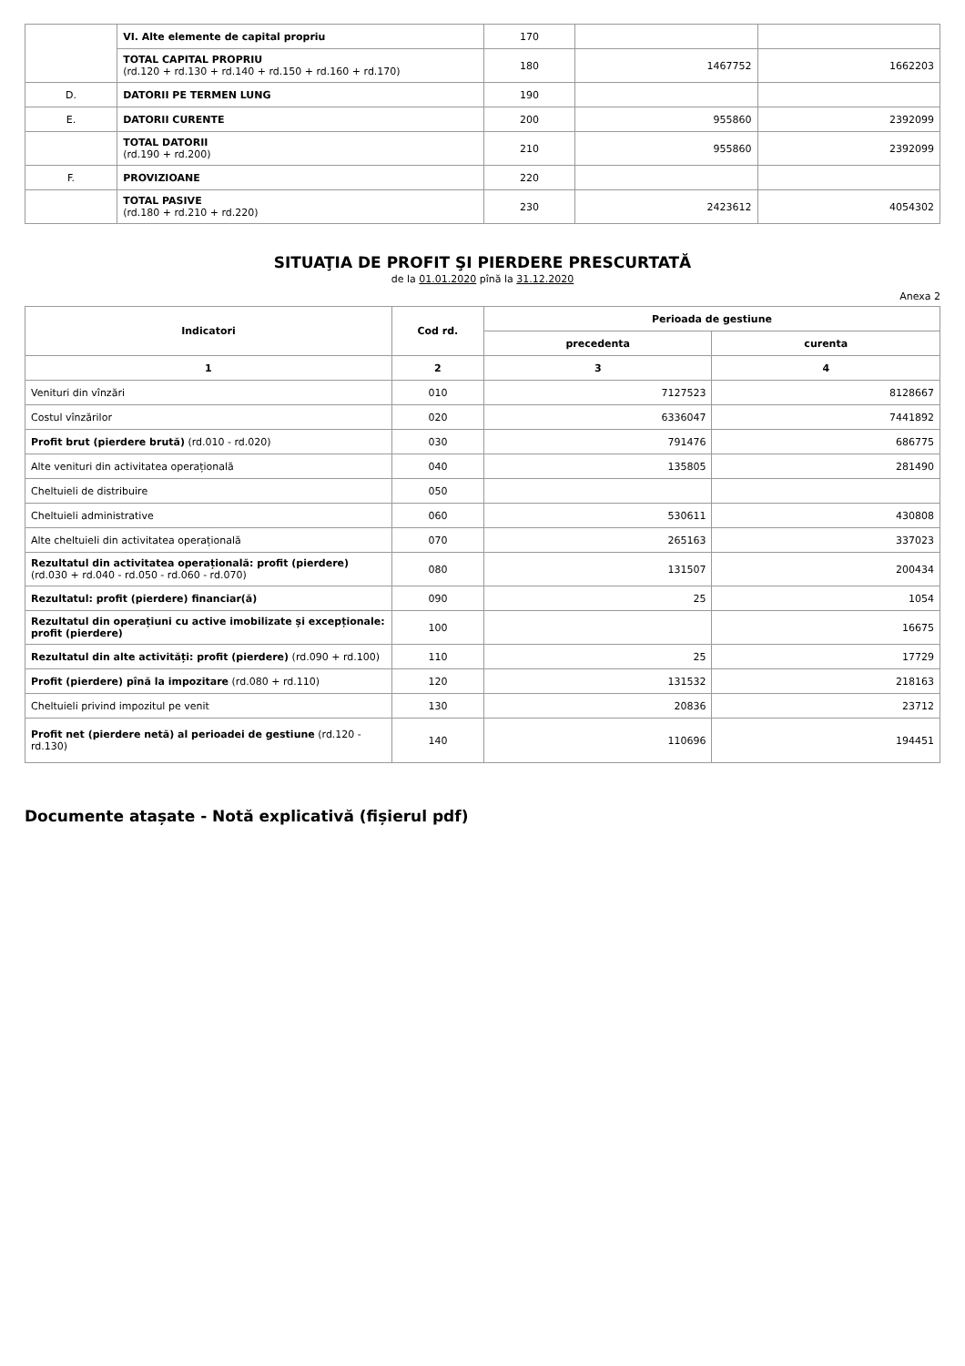| | VI. Alte elemente de capital propriu | 170 | | |
| | TOTAL CAPITAL PROPRIU (rd.120 + rd.130 + rd.140 + rd.150 + rd.160 + rd.170) | 180 | 1467752 | 1662203 |
| D. | DATORII PE TERMEN LUNG | 190 | | |
| E. | DATORII CURENTE | 200 | 955860 | 2392099 |
| | TOTAL DATORII (rd.190 + rd.200) | 210 | 955860 | 2392099 |
| F. | PROVIZIOANE | 220 | | |
| | TOTAL PASIVE (rd.180 + rd.210 + rd.220) | 230 | 2423612 | 4054302 |
SITUAŢIA DE PROFIT ŞI PIERDERE PRESCURTATĂ
de la 01.01.2020 pînă la 31.12.2020
Anexa 2
| Indicatori | Cod rd. | Perioada de gestiune | |
| --- | --- | --- | --- |
| | | precedenta | curenta |
| 1 | 2 | 3 | 4 |
| Venituri din vînzări | 010 | 7127523 | 8128667 |
| Costul vînzărilor | 020 | 6336047 | 7441892 |
| Profit brut (pierdere brută) (rd.010 - rd.020) | 030 | 791476 | 686775 |
| Alte venituri din activitatea operațională | 040 | 135805 | 281490 |
| Cheltuieli de distribuire | 050 | | |
| Cheltuieli administrative | 060 | 530611 | 430808 |
| Alte cheltuieli din activitatea operațională | 070 | 265163 | 337023 |
| Rezultatul din activitatea operațională: profit (pierdere) (rd.030 + rd.040 - rd.050 - rd.060 - rd.070) | 080 | 131507 | 200434 |
| Rezultatul: profit (pierdere) financiar(ă) | 090 | 25 | 1054 |
| Rezultatul din operațiuni cu active imobilizate și excepționale: profit (pierdere) | 100 | | 16675 |
| Rezultatul din alte activități: profit (pierdere) (rd.090 + rd.100) | 110 | 25 | 17729 |
| Profit (pierdere) pînă la impozitare (rd.080 + rd.110) | 120 | 131532 | 218163 |
| Cheltuieli privind impozitul pe venit | 130 | 20836 | 23712 |
| Profit net (pierdere netă) al perioadei de gestiune (rd.120 - rd.130) | 140 | 110696 | 194451 |
Documente atașate - Notă explicativă (fișierul pdf)